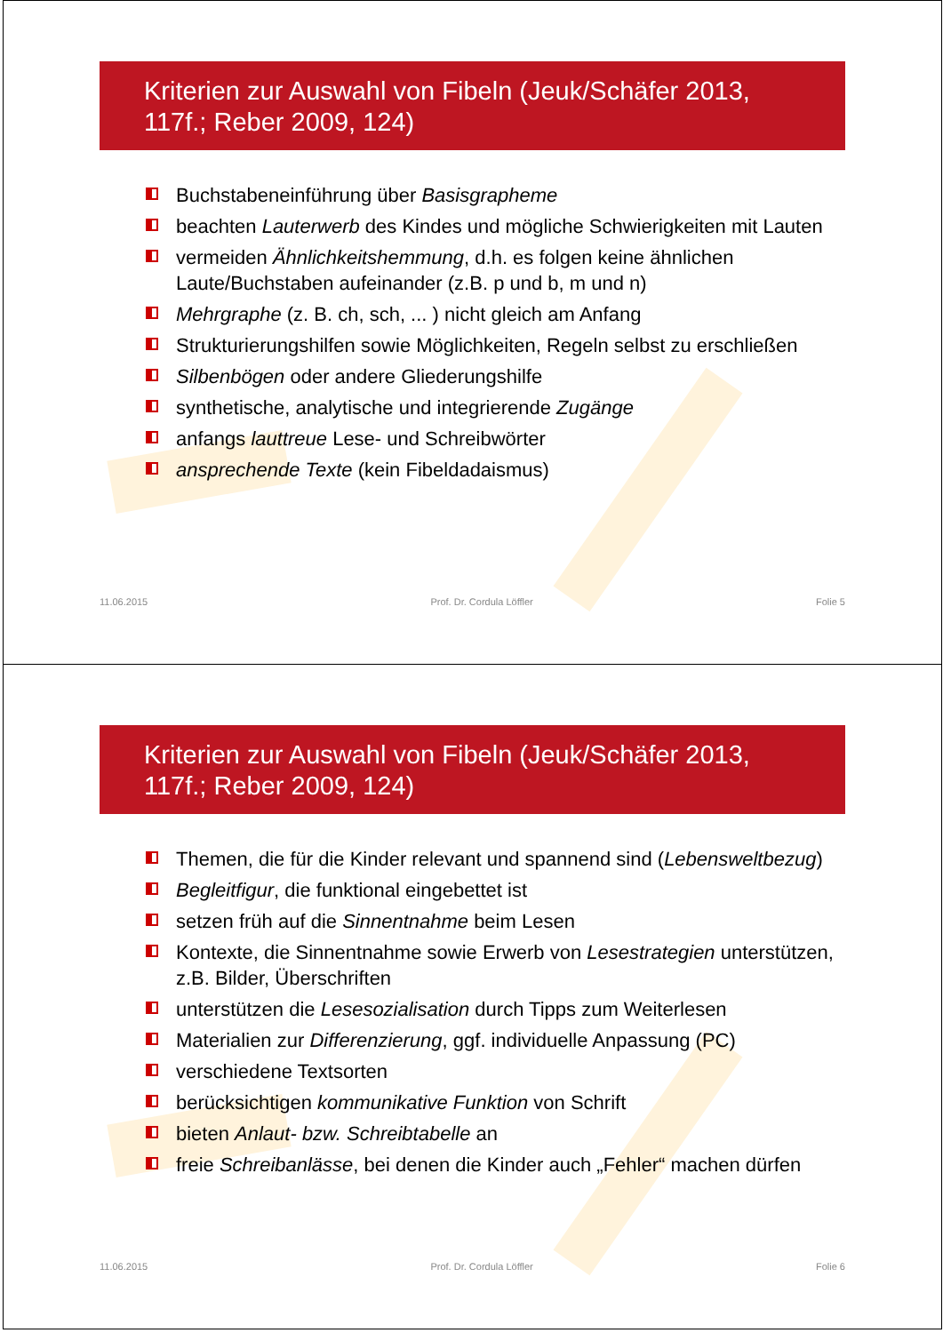Kriterien zur Auswahl von Fibeln (Jeuk/Schäfer 2013, 117f.; Reber 2009, 124)
Buchstabeneinführung über Basisgrapheme
beachten Lauterwerb des Kindes und mögliche Schwierigkeiten mit Lauten
vermeiden Ähnlichkeitshemmung, d.h. es folgen keine ähnlichen Laute/Buchstaben aufeinander (z.B. p und b, m und n)
Mehrgraphe (z. B. ch, sch, ... ) nicht gleich am Anfang
Strukturierungshilfen sowie Möglichkeiten, Regeln selbst zu erschließen
Silbenbögen oder andere Gliederungshilfe
synthetische, analytische und integrierende Zugänge
anfangs lauttreue Lese- und Schreibwörter
ansprechende Texte (kein Fibeldadaismus)
11.06.2015 Prof. Dr. Cordula Löffler Folie 5
Kriterien zur Auswahl von Fibeln (Jeuk/Schäfer 2013, 117f.; Reber 2009, 124)
Themen, die für die Kinder relevant und spannend sind (Lebensweltbezug)
Begleitfigur, die funktional eingebettet ist
setzen früh auf die Sinnentnahme beim Lesen
Kontexte, die Sinnentnahme sowie Erwerb von Lesestrategien unterstützen, z.B. Bilder, Überschriften
unterstützen die Lesesozialisation durch Tipps zum Weiterlesen
Materialien zur Differenzierung, ggf. individuelle Anpassung (PC)
verschiedene Textsorten
berücksichtigen kommunikative Funktion von Schrift
bieten Anlaut- bzw. Schreibtabelle an
freie Schreibanlässe, bei denen die Kinder auch „Fehler“ machen dürfen
11.06.2015 Prof. Dr. Cordula Löffler Folie 6